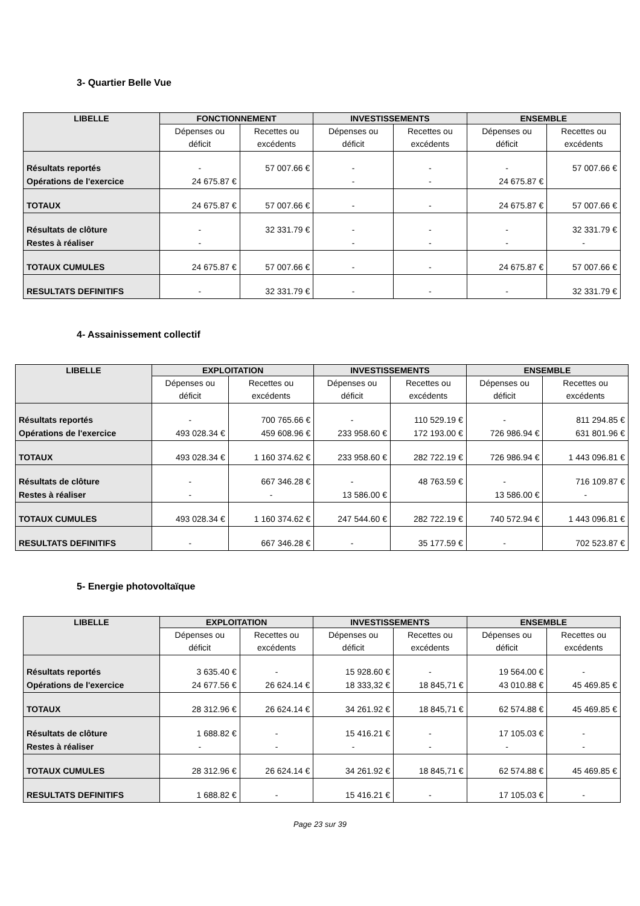3- Quartier Belle Vue
| LIBELLE | FONCTIONNEMENT | | INVESTISSEMENTS | | ENSEMBLE | |
| --- | --- | --- | --- | --- | --- | --- |
| | Dépenses ou déficit | Recettes ou excédents | Dépenses ou déficit | Recettes ou excédents | Dépenses ou déficit | Recettes ou excédents |
| Résultats reportés Opérations de l'exercice | - 24 675.87 € | 57 007.66 € | - - | - - | - 24 675.87 € | 57 007.66 € |
| TOTAUX | 24 675.87 € | 57 007.66 € | - | - | 24 675.87 € | 57 007.66 € |
| Résultats de clôture Restes à réaliser | - - | 32 331.79 € | - - | - - | - - | 32 331.79 € - |
| TOTAUX CUMULES | 24 675.87 € | 57 007.66 € | - | - | 24 675.87 € | 57 007.66 € |
| RESULTATS DEFINITIFS | - | 32 331.79 € | - | - | - | 32 331.79 € |
4- Assainissement collectif
| LIBELLE | EXPLOITATION | | INVESTISSEMENTS | | ENSEMBLE | |
| --- | --- | --- | --- | --- | --- | --- |
| | Dépenses ou déficit | Recettes ou excédents | Dépenses ou déficit | Recettes ou excédents | Dépenses ou déficit | Recettes ou excédents |
| Résultats reportés Opérations de l'exercice | - 493 028.34 € | 700 765.66 € 459 608.96 € | - 233 958.60 € | 110 529.19 € 172 193.00 € | - 726 986.94 € | 811 294.85 € 631 801.96 € |
| TOTAUX | 493 028.34 € | 1 160 374.62 € | 233 958.60 € | 282 722.19 € | 726 986.94 € | 1 443 096.81 € |
| Résultats de clôture Restes à réaliser | - - | 667 346.28 € - | - 13 586.00 € | 48 763.59 € | - 13 586.00 € | 716 109.87 € - |
| TOTAUX CUMULES | 493 028.34 € | 1 160 374.62 € | 247 544.60 € | 282 722.19 € | 740 572.94 € | 1 443 096.81 € |
| RESULTATS DEFINITIFS | - | 667 346.28 € | - | 35 177.59 € | - | 702 523.87 € |
5- Energie photovoltaïque
| LIBELLE | EXPLOITATION | | INVESTISSEMENTS | | ENSEMBLE | |
| --- | --- | --- | --- | --- | --- | --- |
| | Dépenses ou déficit | Recettes ou excédents | Dépenses ou déficit | Recettes ou excédents | Dépenses ou déficit | Recettes ou excédents |
| Résultats reportés Opérations de l'exercice | 3 635.40 € 24 677.56 € | - 26 624.14 € | 15 928.60 € 18 333,32 € | - 18 845,71 € | 19 564.00 € 43 010.88 € | - 45 469.85 € |
| TOTAUX | 28 312.96 € | 26 624.14 € | 34 261.92 € | 18 845,71 € | 62 574.88 € | 45 469.85 € |
| Résultats de clôture Restes à réaliser | 1 688.82 € - | - - | 15 416.21 € - | - - | 17 105.03 € - | - - |
| TOTAUX CUMULES | 28 312.96 € | 26 624.14 € | 34 261.92 € | 18 845,71 € | 62 574.88 € | 45 469.85 € |
| RESULTATS DEFINITIFS | 1 688.82 € | - | 15 416.21 € | - | 17 105.03 € | - |
Page 23 sur 39